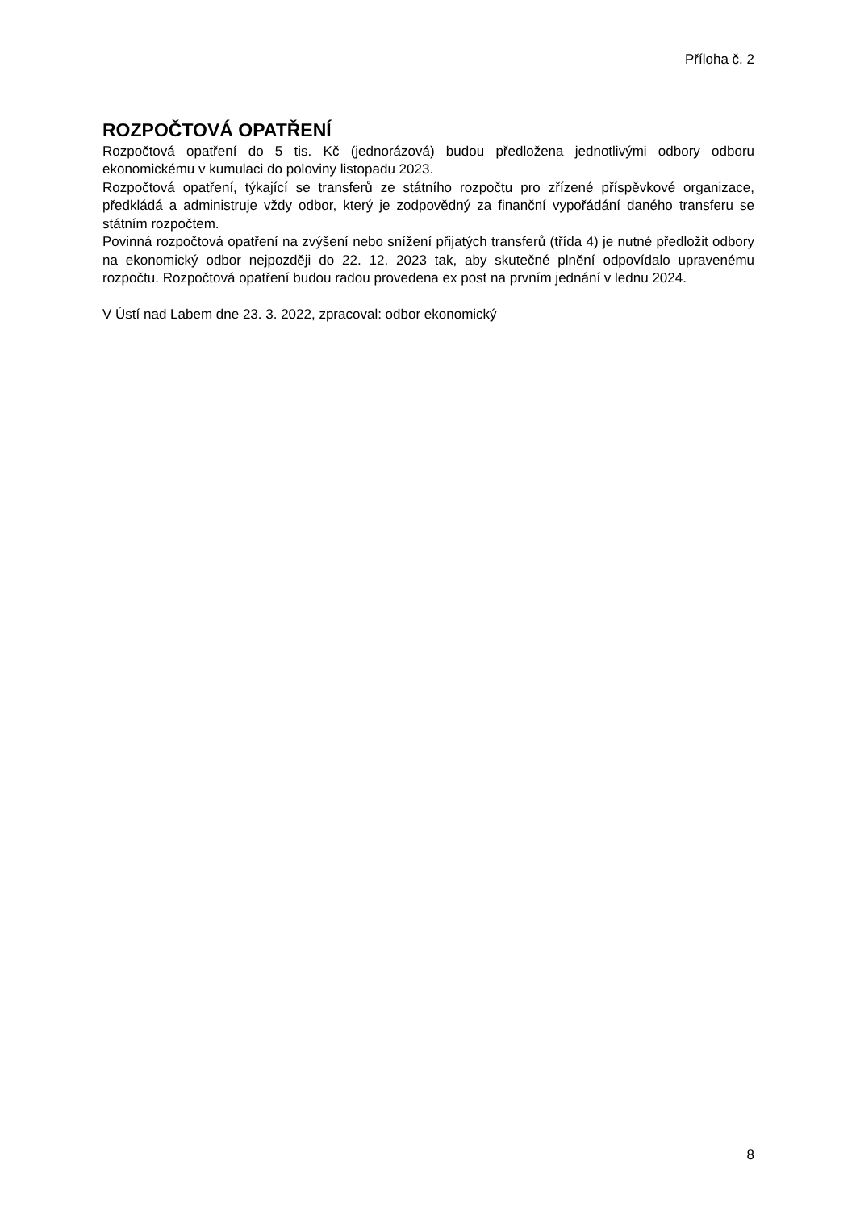Příloha č. 2
ROZPOČTOVÁ OPATŘENÍ
Rozpočtová opatření do 5 tis. Kč (jednorázová) budou předložena jednotlivými odbory odboru ekonomickému v kumulaci do poloviny listopadu 2023.
Rozpočtová opatření, týkající se transferů ze státního rozpočtu pro zřízené příspěvkové organizace, předkládá a administruje vždy odbor, který je zodpovědný za finanční vypořádání daného transferu se státním rozpočtem.
Povinná rozpočtová opatření na zvýšení nebo snížení přijatých transferů (třída 4) je nutné předložit odbory na ekonomický odbor nejpozději do 22. 12. 2023 tak, aby skutečné plnění odpovídalo upravenému rozpočtu. Rozpočtová opatření budou radou provedena ex post na prvním jednání v lednu 2024.
V Ústí nad Labem dne 23. 3. 2022, zpracoval: odbor ekonomický
8